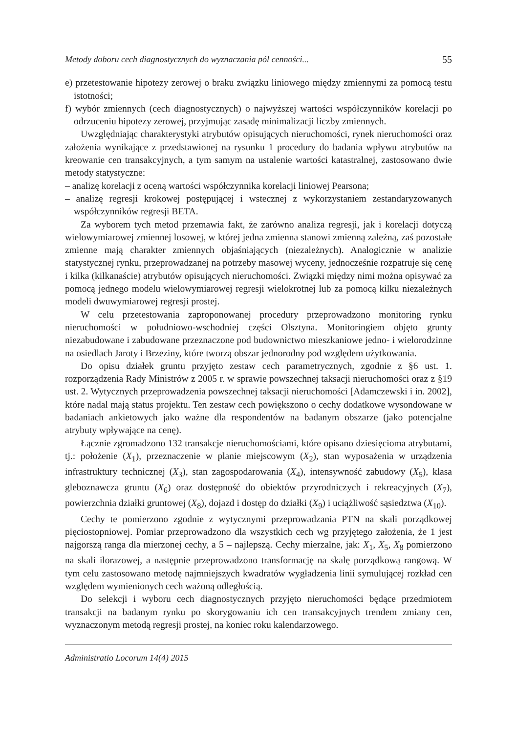Metody doboru cech diagnostycznych do wyznaczania pól cenności... 55
e) przetestowanie hipotezy zerowej o braku związku liniowego między zmiennymi za pomocą testu istotności;
f) wybór zmiennych (cech diagnostycznych) o najwyższej wartości współczynników korelacji po odrzuceniu hipotezy zerowej, przyjmując zasadę minimalizacji liczby zmiennych.
Uwzględniając charakterystyki atrybutów opisujących nieruchomości, rynek nieruchomości oraz założenia wynikające z przedstawionej na rysunku 1 procedury do badania wpływu atrybutów na kreowanie cen transakcyjnych, a tym samym na ustalenie wartości katastralnej, zastosowano dwie metody statystyczne:
– analizę korelacji z oceną wartości współczynnika korelacji liniowej Pearsona;
– analizę regresji krokowej postępującej i wstecznej z wykorzystaniem zestandaryzowanych współczynników regresji BETA.
Za wyborem tych metod przemawia fakt, że zarówno analiza regresji, jak i korelacji dotyczą wielowymiarowej zmiennej losowej, w której jedna zmienna stanowi zmienną zależną, zaś pozostałe zmienne mają charakter zmiennych objaśniających (niezależnych). Analogicznie w analizie statystycznej rynku, przeprowadzanej na potrzeby masowej wyceny, jednocześnie rozpatruje się cenę i kilka (kilkanaście) atrybutów opisujących nieruchomości. Związki między nimi można opisywać za pomocą jednego modelu wielowymiarowej regresji wielokrotnej lub za pomocą kilku niezależnych modeli dwuwymiarowej regresji prostej.
W celu przetestowania zaproponowanej procedury przeprowadzono monitoring rynku nieruchomości w południowo-wschodniej części Olsztyna. Monitoringiem objęto grunty niezabudowane i zabudowane przeznaczone pod budownictwo mieszkaniowe jedno- i wielorodzinne na osiedlach Jaroty i Brzeziny, które tworzą obszar jednorodny pod względem użytkowania.
Do opisu działek gruntu przyjęto zestaw cech parametrycznych, zgodnie z §6 ust. 1. rozporządzenia Rady Ministrów z 2005 r. w sprawie powszechnej taksacji nieruchomości oraz z §19 ust. 2. Wytycznych przeprowadzenia powszechnej taksacji nieruchomości [Adamczewski i in. 2002], które nadal mają status projektu. Ten zestaw cech powiększono o cechy dodatkowe wysondowane w badaniach ankietowych jako ważne dla respondentów na badanym obszarze (jako potencjalne atrybuty wpływające na cenę).
Łącznie zgromadzono 132 transakcje nieruchomościami, które opisano dziesięcioma atrybutami, tj.: położenie (X<sub>1</sub>), przeznaczenie w planie miejscowym (X<sub>2</sub>), stan wyposażenia w urządzenia infrastruktury technicznej (X<sub>3</sub>), stan zagospodarowania (X<sub>4</sub>), intensywność zabudowy (X<sub>5</sub>), klasa gleboznawcza gruntu (X<sub>6</sub>) oraz dostępność do obiektów przyrodniczych i rekreacyjnych (X<sub>7</sub>), powierzchnia działki gruntowej (X<sub>8</sub>), dojazd i dostęp do działki (X<sub>9</sub>) i uciążliwość sąsiedztwa (X<sub>10</sub>).
Cechy te pomierzono zgodnie z wytycznymi przeprowadzania PTN na skali porządkowej pięciostopniowej. Pomiar przeprowadzono dla wszystkich cech wg przyjętego założenia, że 1 jest najgorszą ranga dla mierzonej cechy, a 5 – najlepszą. Cechy mierzalne, jak: X<sub>1</sub>, X<sub>5</sub>, X<sub>8</sub> pomierzono na skali ilorazowej, a następnie przeprowadzono transformację na skalę porządkową rangową. W tym celu zastosowano metodę najmniejszych kwadratów wygładzenia linii symulującej rozkład cen względem wymienionych cech ważoną odległością.
Do selekcji i wyboru cech diagnostycznych przyjęto nieruchomości będące przedmiotem transakcji na badanym rynku po skorygowaniu ich cen transakcyjnych trendem zmiany cen, wyznaczonym metodą regresji prostej, na koniec roku kalendarzowego.
Administratio Locorum 14(4) 2015